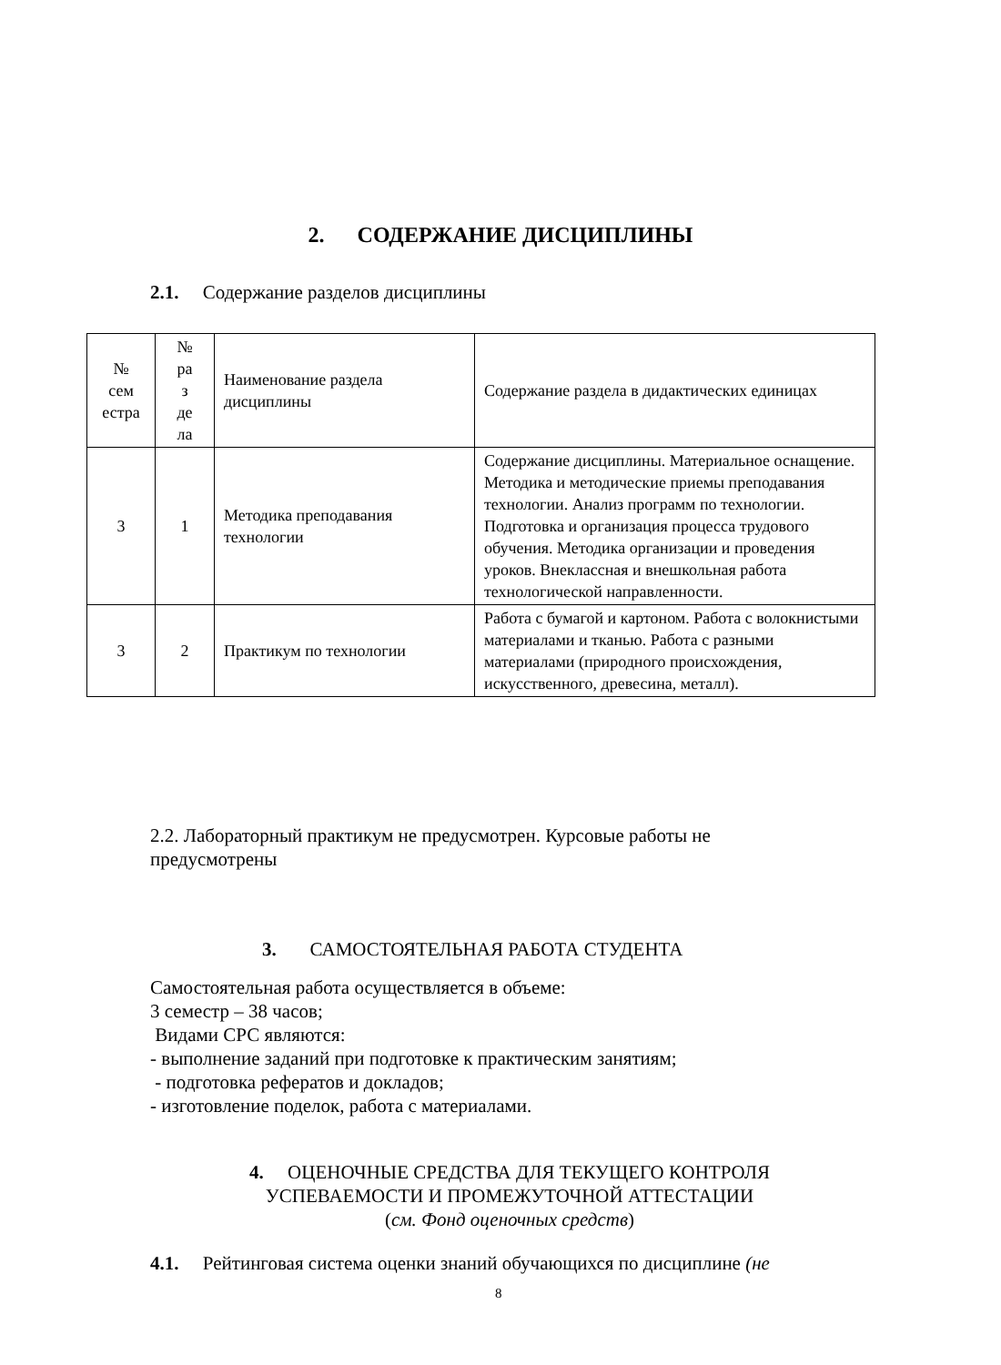2. СОДЕРЖАНИЕ ДИСЦИПЛИНЫ
2.1. Содержание разделов дисциплины
| № сем естра | № ра з де ла | Наименование раздела дисциплины | Содержание раздела в дидактических единицах |
| 3 | 1 | Методика преподавания технологии | Содержание дисциплины. Материальное оснащение. Методика и методические приемы преподавания технологии. Анализ программ по технологии. Подготовка и организация процесса трудового обучения. Методика организации и проведения уроков. Внеклассная и внешкольная работа технологической направленности. |
| 3 | 2 | Практикум по технологии | Работа с бумагой и картоном. Работа с волокнистыми материалами и тканью. Работа с разными материалами (природного происхождения, искусственного, древесина, металл). |
2.2. Лабораторный практикум не предусмотрен. Курсовые работы не предусмотрены
3. САМОСТОЯТЕЛЬНАЯ РАБОТА СТУДЕНТА
Самостоятельная работа осуществляется в объеме:
3 семестр – 38 часов;
Видами СРС являются:
- выполнение заданий при подготовке к практическим занятиям;
- подготовка рефератов и докладов;
- изготовление поделок, работа с материалами.
4. ОЦЕНОЧНЫЕ СРЕДСТВА ДЛЯ ТЕКУЩЕГО КОНТРОЛЯ
УСПЕВАЕМОСТИ И ПРОМЕЖУТОЧНОЙ АТТЕСТАЦИИ
(см. Фонд оценочных средств)
4.1. Рейтинговая система оценки знаний обучающихся по дисциплине (не
8